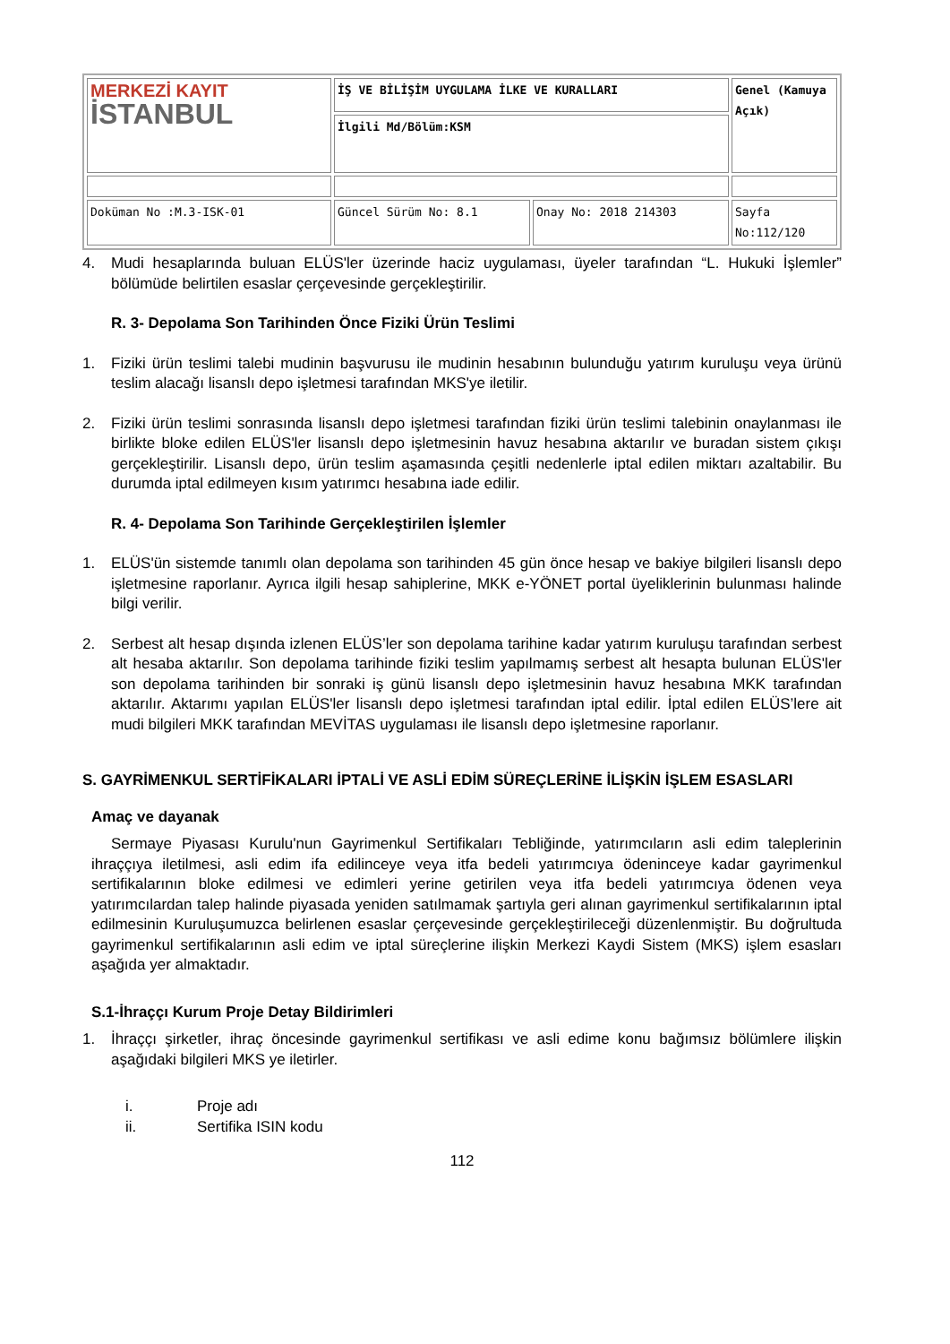| MERKEZİ KAYIT İSTANBUL | İŞ VE BİLİŞİM UYGULAMA İLKE VE KURALLARI | | Genel (Kamuya Açık) |
| | İlgili Md/Bölüm:KSM | | |
| Doküman No :M.3-ISK-01 | Güncel Sürüm No: 8.1 | Onay No: 2018 214303 | Sayfa No:112/120 |
4. Mudi hesaplarında buluan ELÜS'ler üzerinde haciz uygulaması, üyeler tarafından “L. Hukuki İşlemler” bölümüde belirtilen esaslar çerçevesinde gerçekleştirilir.
R. 3- Depolama Son Tarihinden Önce Fiziki Ürün Teslimi
1. Fiziki ürün teslimi talebi mudinin başvurusu ile mudinin hesabının bulunduğu yatırım kuruluşu veya ürünü teslim alacağı lisanslı depo işletmesi tarafından MKS'ye iletilir.
2. Fiziki ürün teslimi sonrasında lisanslı depo işletmesi tarafından fiziki ürün teslimi talebinin onaylanması ile birlikte bloke edilen ELÜS'ler lisanslı depo işletmesinin havuz hesabına aktarılır ve buradan sistem çıkışı gerçekleştirilir. Lisanslı depo, ürün teslim aşamasında çeşitli nedenlerle iptal edilen miktarı azaltabilir. Bu durumda iptal edilmeyen kısım yatırımcı hesabına iade edilir.
R. 4- Depolama Son Tarihinde Gerçekleştirilen İşlemler
1. ELÜS'ün sistemde tanımlı olan depolama son tarihinden 45 gün önce hesap ve bakiye bilgileri lisanslı depo işletmesine raporlanır. Ayrıca ilgili hesap sahiplerine, MKK e-YÖNET portal üyeliklerinin bulunması halinde bilgi verilir.
2. Serbest alt hesap dışında izlenen ELÜS’ler son depolama tarihine kadar yatırım kuruluşu tarafından serbest alt hesaba aktarılır. Son depolama tarihinde fiziki teslim yapılmamış serbest alt hesapta bulunan ELÜS'ler son depolama tarihinden bir sonraki iş günü lisanslı depo işletmesinin havuz hesabına MKK tarafından aktarılır. Aktarımı yapılan ELÜS'ler lisanslı depo işletmesi tarafından iptal edilir. İptal edilen ELÜS’lere ait mudi bilgileri MKK tarafından MEVİTAS uygulaması ile lisanslı depo işletmesine raporlanır.
S. GAYRİMENKUL SERTİFİKALARI İPTALİ VE ASLİ EDİM SÜREÇLERİNE İLİŞKİN İŞLEM ESASLARI
Amaç ve dayanak
Sermaye Piyasası Kurulu'nun Gayrimenkul Sertifikaları Tebliğinde, yatırımcıların asli edim taleplerinin ihraççıya iletilmesi, asli edim ifa edilinceye veya itfa bedeli yatırımcıya ödeninceye kadar gayrimenkul sertifikalarının bloke edilmesi ve edimleri yerine getirilen veya itfa bedeli yatırımcıya ödenen veya yatırımcılardan talep halinde piyasada yeniden satılmamak şartıyla geri alınan gayrimenkul sertifikalarının iptal edilmesinin Kuruluşumuzca belirlenen esaslar çerçevesinde gerçekleştirileceği düzenlenmiştir. Bu doğrultuda gayrimenkul sertifikalarının asli edim ve iptal süreçlerine ilişkin Merkezi Kaydi Sistem (MKS) işlem esasları aşağıda yer almaktadır.
S.1-İhraççı Kurum Proje Detay Bildirimleri
1. İhraççı şirketler, ihraç öncesinde gayrimenkul sertifikası ve asli edime konu bağımsız bölümlere ilişkin aşağıdaki bilgileri MKS ye iletirler.
i. Proje adı
ii. Sertifika ISIN kodu
112